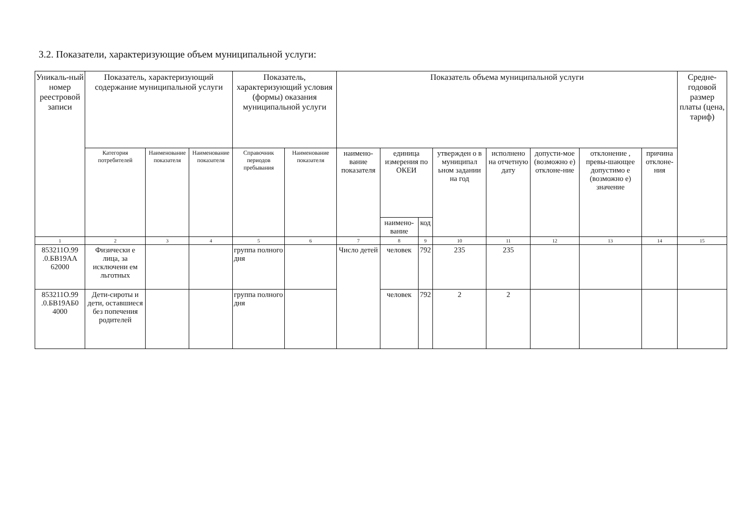3.2. Показатели, характеризующие объем муниципальной услуги:
| Уникаль-ный номер реестровой записи | Показатель, характеризующий содержание муниципальной услуги | | | Показатель, характеризующий условия (формы) оказания муниципальной услуги | | Показатель объема муниципальной услуги | | | | | | | | Средне-годовой размер платы (цена, тариф) |
| --- | --- | --- | --- | --- | --- | --- | --- | --- | --- | --- | --- | --- | --- | --- |
| | Категория потребителей | Наименование показателя | Наименование показателя | Справочник периодов пребывания | Наименование показателя | наимено-вание показателя | единица измерения по ОКЕИ | | утвержден о в муниципал ьном задании на год | исполнено на отчетную дату | допусти-мое (возможно е) отклоне-ние | отклонение , превы-шающее допустимо е (возможно е) значение | причина отклоне-ния | |
| | | | | | | | наимено-вание | код | | | | | | |
| 1 | 2 | 3 | 4 | 5 | 6 | 7 | 8 | 9 | 10 | 11 | 12 | 13 | 14 | 15 |
| 853211О.99 .0.БВ19АА 62000 | Физически е лица, за исключени ем льготных | | | группа полного дня | | Число детей | человек | 792 | 235 | 235 | | | | |
| 853211О.99 .0.БВ19АБ0 4000 | Дети-сироты и дети, оставшиеся без попечения родителей | | | группа полного дня | | | человек | 792 | 2 | 2 | | | | |